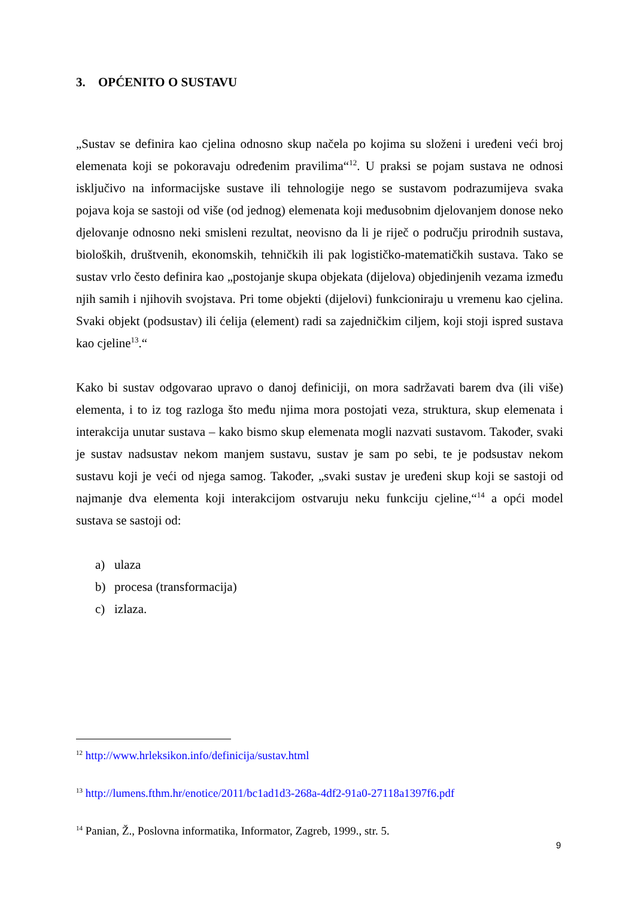3. OPĆENITO O SUSTAVU
„Sustav se definira kao cjelina odnosno skup načela po kojima su složeni i uređeni veći broj elemenata koji se pokoravaju određenim pravilima“<sup>12</sup>. U praksi se pojam sustava ne odnosi isključivo na informacijske sustave ili tehnologije nego se sustavom podrazumijeva svaka pojava koja se sastoji od više (od jednog) elemenata koji međusobnim djelovanjem donose neko djelovanje odnosno neki smisleni rezultat, neovisno da li je riječ o području prirodnih sustava, bioloških, društvenih, ekonomskih, tehničkih ili pak logističko-matematičkih sustava. Tako se sustav vrlo često definira kao „postojanje skupa objekata (dijelova) objedinjenih vezama između njih samih i njihovih svojstava. Pri tome objekti (dijelovi) funkcioniraju u vremenu kao cjelina. Svaki objekt (podsustav) ili ćelija (element) radi sa zajedničkim ciljem, koji stoji ispred sustava kao cjeline<sup>13</sup>.“
Kako bi sustav odgovarao upravo o danoj definiciji, on mora sadržavati barem dva (ili više) elementa, i to iz tog razloga što među njima mora postojati veza, struktura, skup elemenata i interakcija unutar sustava – kako bismo skup elemenata mogli nazvati sustavom. Također, svaki je sustav nadsustav nekom manjem sustavu, sustav je sam po sebi, te je podsustav nekom sustavu koji je veći od njega samog. Također, „svaki sustav je uređeni skup koji se sastoji od najmanje dva elementa koji interakcijom ostvaruju neku funkciju cjeline,“<sup>14</sup> a opći model sustava se sastoji od:
a) ulaza
b) procesa (transformacija)
c) izlaza.
<sup>12</sup> http://www.hrleksikon.info/definicija/sustav.html
<sup>13</sup> http://lumens.fthm.hr/enotice/2011/bc1ad1d3-268a-4df2-91a0-27118a1397f6.pdf
<sup>14</sup> Panian, Ž., Poslovna informatika, Informator, Zagreb, 1999., str. 5.
9